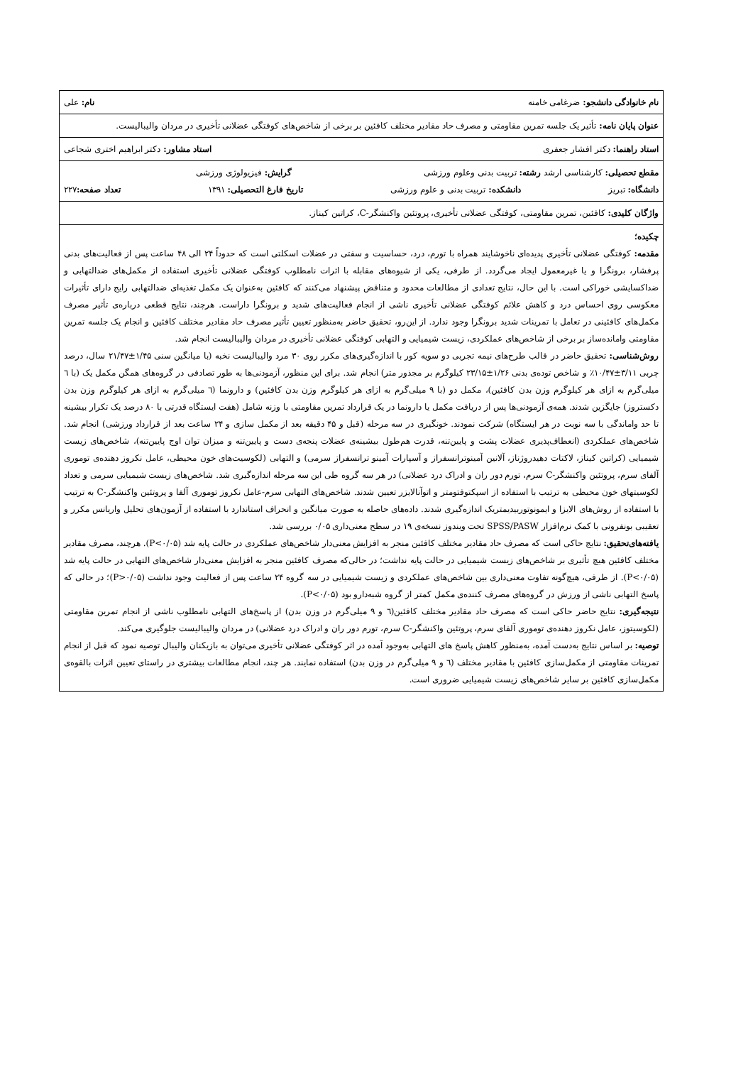| نام خانوادگی دانشجو: ضرغامی خامنه نام: علی |
| عنوان پایان نامه: تأثیر یک جلسه تمرین مقاومتی و مصرف حاد مقادیر مختلف کافئین بر برخی از شاخص‌های کوفتگی عضلانی تأخیری در مردان والیبالیست. |
| استاد راهنما: دکتر افشار جعفری استاد مشاور: دکتر ابراهیم اختری شجاعی |
| مقطع تحصیلی: کارشناسی ارشد رشته: تربیت بدنی وعلوم ورزشی گرایش: فیزیولوژی ورزشی دانشگاه: تبریز دانشکده: تربیت بدنی و علوم ورزشی تاریخ فارغ التحصیلی: ۱۳۹۱ تعداد صفحه: ۲۲۷ |
| واژگان کلیدی: کافئین، تمرین مقاومتی، کوفتگی عضلانی تأخیری، پروتئین واکنشگر-C، کراتین کیناز. |
| چکیده؛ مقدمه: کوفتگی عضلانی تأخیری پدیده‌ای ناخوشایند همراه با تورم، درد، حساسیت و سفتی در عضلات اسکلتی است که حدوداً ۲۴ الی ۴۸ ساعت پس از فعالیت‌های بدنی پرفشار، برونگرا و یا غیرمعمول ایجاد می‌گردد. از طرفی، یکی از شیوه‌های مقابله با اثرات نامطلوب کوفتگی عضلانی تأخیری استفاده از مکمل‌های ضدالتهابی و ضداکسایشی خوراکی است. با این حال، نتایج تعدادی از مطالعات محدود و متناقض پیشنهاد می‌کنند که کافئین به‌عنوان یک مکمل تغذیه‌ای ضدالتهابی رایج دارای تأثیرات معکوسی روی احساس درد و کاهش علائم کوفتگی عضلانی تأخیری ناشی از انجام فعالیت‌های شدید و برونگرا داراست. هرچند، نتایج قطعی درباره‌ی تأثیر مصرف مکمل‌های کافئینی در تعامل با تمرینات شدید برونگرا وجود ندارد. از این‌رو، تحقیق حاضر به‌منظور تعیین تأثیر مصرف حاد مقادیر مختلف کافئین و انجام یک جلسه تمرین مقاومتی واماندەساز بر برخی از شاخص‌های عملکردی، زیست شیمیایی و التهابی کوفتگی عضلانی تأخیری در مردان والیبالیست انجام شد. روش‌شناسی: تحقیق حاضر در قالب طرح‌های نیمه تجربی دو سویه کور با اندازه‌گیری‌های مکرر روی ۳۰ مرد والیبالیست نخبه (با میانگین سنی ۱/۴۵±۲۱/۴۷ سال، درصد چربی ۳/۱۱±۱۰/۴۷٪ و شاخص توده‌ی بدنی ۱/۲۶±۲۳/۱۵ کیلوگرم بر مجذور متر) انجام شد. برای این منظور، آزمودنی‌ها به طور تصادفی در گروه‌های همگن مکمل یک (با ٦ میلی‌گرم به ازای هر کیلوگرم وزن بدن کافئین)، مکمل دو (با ۹ میلی‌گرم به ازای هر کیلوگرم وزن بدن کافئین) و دارونما (٦ میلی‌گرم به ازای هر کیلوگرم وزن بدن دکستروز) جایگزین شدند. همه‌ی آزمودنی‌ها پس از دریافت مکمل یا دارونما در یک قرارداد تمرین مقاومتی با وزنه شامل (هفت ایستگاه قدرتی با ۸۰ درصد یک تکرار بیشینه تا حد واماندگی با سه نوبت در هر ایستگاه) شرکت نمودند. خونگیری در سه مرحله (قبل و ۴۵ دقیقه بعد از مکمل سازی و ۲۴ ساعت بعد از قرارداد ورزشی) انجام شد. شاخص‌های عملکردی (انعطاف‌پذیری عضلات پشت و پایین‌تنه، قدرت هم‌طول بیشینه‌ی عضلات پنجه‌ی دست و پایین‌تنه و میزان توان اوج پایین‌تنه)، شاخص‌های زیست شیمیایی (کراتین کیناز، لاکتات دهیدروژناز، آلانین آمینوترانسفراز و آسپارات آمینو ترانسفراز سرمی) و التهابی (لکوسیت‌های خون محیطی، عامل نکروز دهنده‌ی توموری آلفای سرم، پروتئین واکنشگر-C سرم، تورم دور ران و ادراک درد عضلانی) در هر سه گروه طی این سه مرحله اندازه‌گیری شد. شاخص‌های زیست شیمیایی سرمی و تعداد لکوسیتهای خون محیطی به ترتیب با استفاده از اسپکتوفتومتر و اتوآنالایزر تعیین شدند. شاخص‌های التهابی سرم-عامل نکروز توموری آلفا و پروتئین واکنشگر-C به ترتیب با استفاده از روش‌های الایزا و ایمونوتوربیدیمتریک اندازه‌گیری شدند. داده‌های حاصله به صورت میانگین و انحراف استاندارد با استفاده از آزمون‌های تحلیل واریانس مکرر و تعقیبی بونفرونی با کمک نرم‌افزار SPSS/PASW تحت ویندوز نسخه‌ی ۱۹ در سطح معنی‌داری ۰/۰۵ بررسی شد. یافته‌های‌تحقیق: نتایج حاکی است که مصرف حاد مقادیر مختلف کافئین منجر به افزایش معنی‌دار شاخص‌های عملکردی در حالت پایه شد (P<۰/۰۵). هرچند، مصرف مقادیر مختلف کافئین هیچ تأثیری بر شاخص‌های زیست شیمیایی در حالت پایه نداشت؛ در حالی‌که مصرف کافئین منجر به افزایش معنی‌دار شاخص‌های التهابی در حالت پایه شد (P<۰/۰۵). از طرفی، هیچ‌گونه تفاوت معنی‌داری بین شاخص‌های عملکردی و زیست شیمیایی در سه گروه ۲۴ ساعت پس از فعالیت وجود نداشت (P>۰/۰۵)؛ در حالی که پاسخ التهابی ناشی از ورزش در گروه‌های مصرف کننده‌ی مکمل کمتر از گروه شبه‌دارو بود (P<۰/۰۵). نتیجه‌گیری: نتایج حاضر حاکی است که مصرف حاد مقادیر مختلف کافئین(٦ و ۹ میلی‌گرم در وزن بدن) از پاسخ‌های التهابی نامطلوب ناشی از انجام تمرین مقاومتی (لکوسیتوز، عامل نکروز دهنده‌ی توموری آلفای سرم، پروتئین واکنشگر-C سرم، تورم دور ران و ادراک درد عضلانی) در مردان والیبالیست جلوگیری می‌کند. توصیه: بر اساس نتایج به‌دست آمده، به‌منظور کاهش پاسخ های التهابی به‌وجود آمده در اثر کوفتگی عضلانی تأخیری می‌توان به بازیکنان والیبال توصیه نمود که قبل از انجام تمرینات مقاومتی از مکمل‌سازی کافئین با مقادیر مختلف (٦ و ۹ میلی‌گرم در وزن بدن) استفاده نمایند. هر چند، انجام مطالعات بیشتری در راستای تعیین اثرات بالقوه‌ی مکمل‌سازی کافئین بر سایر شاخص‌های زیست شیمیایی ضروری است. |